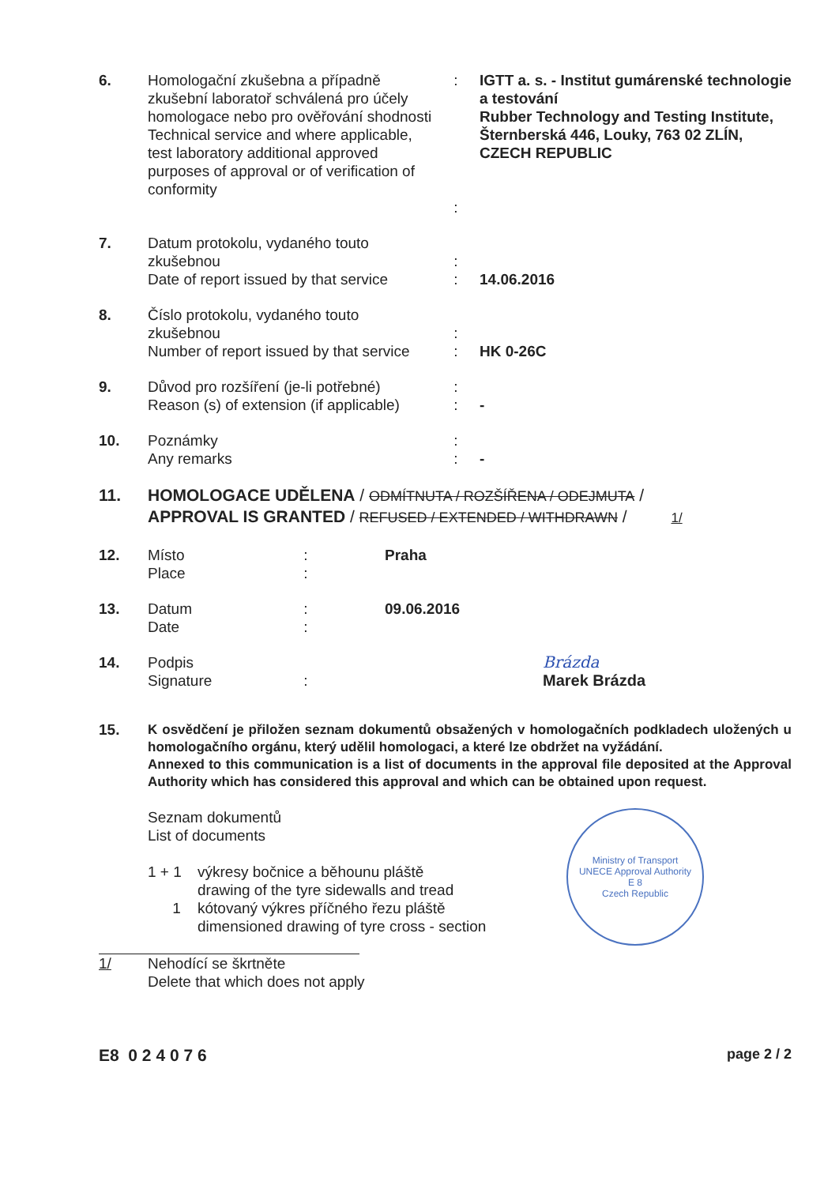6. Homologační zkušebna a případně zkušební laboratoř schválená pro účely homologace nebo pro ověřování shodnosti
Technical service and where applicable, test laboratory additional approved purposes of approval or of verification of conformity
:
:
IGTT a. s. - Institut gumárenské technologie a testování
Rubber Technology and Testing Institute, Šternberská 446, Louky, 763 02 ZLÍN, CZECH REPUBLIC
7. Datum protokolu, vydaného touto zkušebnou
Date of report issued by that service
:
:
14.06.2016
8. Číslo protokolu, vydaného touto zkušebnou
Number of report issued by that service
:
:
HK 0-26C
9. Důvod pro rozšíření (je-li potřebné)
Reason (s) of extension (if applicable)
:
:
-
10. Poznámky
Any remarks
:
:
-
11. HOMOLOGACE UDĚLENA / ODMÍTNUTA / ROZŠÍŘENA / ODEJMUTA /
APPROVAL IS GRANTED / REFUSED / EXTENDED / WITHDRAWN / 1/
12. Místo
Place
:
:
Praha
13. Datum
Date
:
:
09.06.2016
14. Podpis
Signature
: Brázda
Marek Brázda
15. K osvědčení je přiložen seznam dokumentů obsažených v homologačních podkladech uložených u homologačního orgánu, který udělil homologaci, a které lze obdržet na vyžádání.
Annexed to this communication is a list of documents in the approval file deposited at the Approval Authority which has considered this approval and which can be obtained upon request.
Seznam dokumentů
List of documents
1 + 1 výkresy bočnice a běhounu pláště
drawing of the tyre sidewalls and tread
1 kótovaný výkres příčného řezu pláště
dimensioned drawing of tyre cross - section
Ministry of Transport
UNECE Approval Authority
E 8
Czech Republic
1/ Nehodící se škrtněte
Delete that which does not apply
E8 0 2 4 0 7 6
page 2 / 2